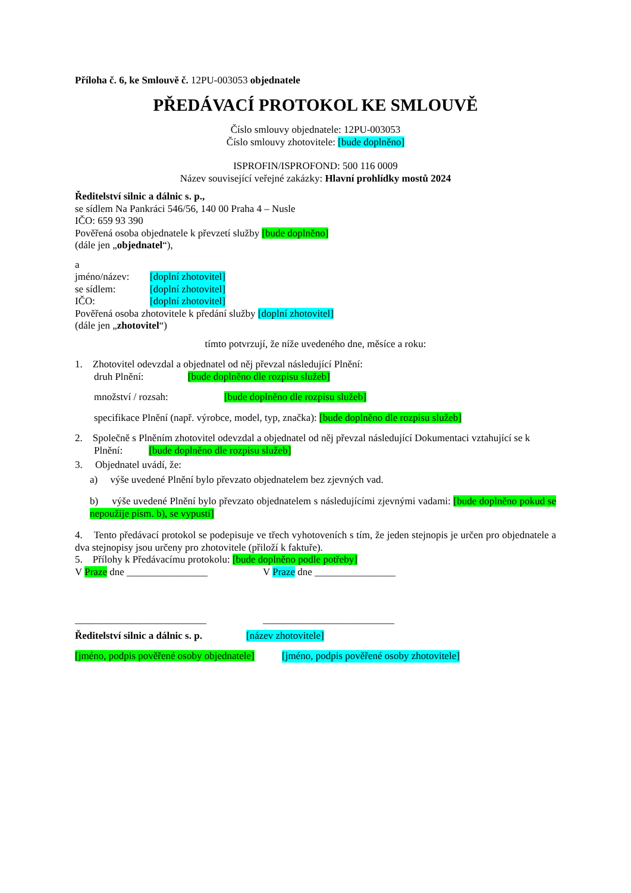Příloha č. 6, ke Smlouvě č. 12PU-003053 objednatele
PŘEDÁVACÍ PROTOKOL KE SMLOUVĚ
Číslo smlouvy objednatele: 12PU-003053
Číslo smlouvy zhotovitele: [bude doplněno]
ISPROFIN/ISPROFOND: 500 116 0009
Název související veřejné zakázky: Hlavní prohlídky mostů 2024
Ředitelství silnic a dálnic s. p.,
se sídlem Na Pankráci 546/56, 140 00 Praha 4 – Nusle
IČO: 659 93 390
Pověřená osoba objednatele k převzetí služby [bude doplněno]
(dále jen „objednatel“),
a
jméno/název: [doplní zhotovitel]
se sídlem: [doplní zhotovitel]
IČO: [doplní zhotovitel]
Pověřená osoba zhotovitele k předání služby [doplní zhotovitel]
(dále jen „zhotovitel“)
tímto potvrzují, že níže uvedeného dne, měsíce a roku:
1. Zhotovitel odevzdal a objednatel od něj převzal následující Plnění:
druh Plnění: [bude doplněno dle rozpisu služeb]
množství / rozsah: [bude doplněno dle rozpisu služeb]
specifikace Plnění (např. výrobce, model, typ, značka): [bude doplněno dle rozpisu služeb]
2. Společně s Plněním zhotovitel odevzdal a objednatel od něj převzal následující Dokumentaci vztahující se k
Plnění: [bude doplněno dle rozpisu služeb]
3. Objednatel uvádí, že:
a) výše uvedené Plnění bylo převzato objednatelem bez zjevných vad.
b) výše uvedené Plnění bylo převzato objednatelem s následujícími zjevnými vadami: [bude doplněno pokud se nepoužije písm. b), se vypustí]
4. Tento předávací protokol se podepisuje ve třech vyhotoveních s tím, že jeden stejnopis je určen pro objednatele a dva stejnopisy jsou určeny pro zhotovitele (přiloží k faktuře).
5. Přílohy k Předávacímu protokolu: [bude doplněno podle potřeby]
V Praze dne ________________ V Praze dne ________________
__________________________ __________________________
Ředitelství silnic a dálnic s. p. [název zhotovitele]
[jméno, podpis pověřené osoby objednatele] [jméno, podpis pověřené osoby zhotovitele]